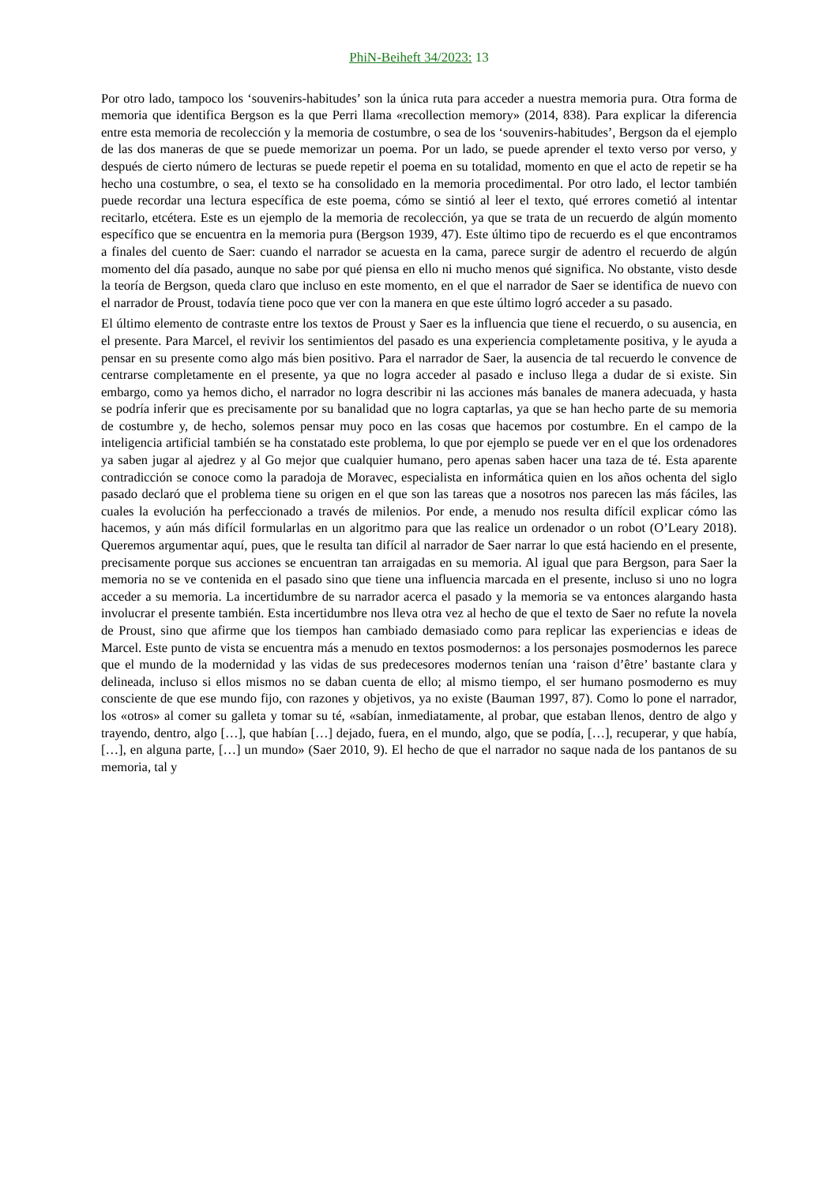PhiN-Beiheft 34/2023: 13
Por otro lado, tampoco los ‘souvenirs-habitudes’ son la única ruta para acceder a nuestra memoria pura. Otra forma de memoria que identifica Bergson es la que Perri llama «recollection memory» (2014, 838). Para explicar la diferencia entre esta memoria de recolección y la memoria de costumbre, o sea de los ‘souvenirs-habitudes’, Bergson da el ejemplo de las dos maneras de que se puede memorizar un poema. Por un lado, se puede aprender el texto verso por verso, y después de cierto número de lecturas se puede repetir el poema en su totalidad, momento en que el acto de repetir se ha hecho una costumbre, o sea, el texto se ha consolidado en la memoria procedimental. Por otro lado, el lector también puede recordar una lectura específica de este poema, cómo se sintió al leer el texto, qué errores cometió al intentar recitarlo, etcétera. Este es un ejemplo de la memoria de recolección, ya que se trata de un recuerdo de algún momento específico que se encuentra en la memoria pura (Bergson 1939, 47). Este último tipo de recuerdo es el que encontramos a finales del cuento de Saer: cuando el narrador se acuesta en la cama, parece surgir de adentro el recuerdo de algún momento del día pasado, aunque no sabe por qué piensa en ello ni mucho menos qué significa. No obstante, visto desde la teoría de Bergson, queda claro que incluso en este momento, en el que el narrador de Saer se identifica de nuevo con el narrador de Proust, todavía tiene poco que ver con la manera en que este último logró acceder a su pasado.
El último elemento de contraste entre los textos de Proust y Saer es la influencia que tiene el recuerdo, o su ausencia, en el presente. Para Marcel, el revivir los sentimientos del pasado es una experiencia completamente positiva, y le ayuda a pensar en su presente como algo más bien positivo. Para el narrador de Saer, la ausencia de tal recuerdo le convence de centrarse completamente en el presente, ya que no logra acceder al pasado e incluso llega a dudar de si existe. Sin embargo, como ya hemos dicho, el narrador no logra describir ni las acciones más banales de manera adecuada, y hasta se podría inferir que es precisamente por su banalidad que no logra captarlas, ya que se han hecho parte de su memoria de costumbre y, de hecho, solemos pensar muy poco en las cosas que hacemos por costumbre. En el campo de la inteligencia artificial también se ha constatado este problema, lo que por ejemplo se puede ver en el que los ordenadores ya saben jugar al ajedrez y al Go mejor que cualquier humano, pero apenas saben hacer una taza de té. Esta aparente contradicción se conoce como la paradoja de Moravec, especialista en informática quien en los años ochenta del siglo pasado declaró que el problema tiene su origen en el que son las tareas que a nosotros nos parecen las más fáciles, las cuales la evolución ha perfeccionado a través de milenios. Por ende, a menudo nos resulta difícil explicar cómo las hacemos, y aún más difícil formularlas en un algoritmo para que las realice un ordenador o un robot (O’Leary 2018). Queremos argumentar aquí, pues, que le resulta tan difícil al narrador de Saer narrar lo que está haciendo en el presente, precisamente porque sus acciones se encuentran tan arraigadas en su memoria. Al igual que para Bergson, para Saer la memoria no se ve contenida en el pasado sino que tiene una influencia marcada en el presente, incluso si uno no logra acceder a su memoria. La incertidumbre de su narrador acerca el pasado y la memoria se va entonces alargando hasta involucrar el presente también. Esta incertidumbre nos lleva otra vez al hecho de que el texto de Saer no refute la novela de Proust, sino que afirme que los tiempos han cambiado demasiado como para replicar las experiencias e ideas de Marcel. Este punto de vista se encuentra más a menudo en textos posmodernos: a los personajes posmodernos les parece que el mundo de la modernidad y las vidas de sus predecesores modernos tenían una ‘raison d’être’ bastante clara y delineada, incluso si ellos mismos no se daban cuenta de ello; al mismo tiempo, el ser humano posmoderno es muy consciente de que ese mundo fijo, con razones y objetivos, ya no existe (Bauman 1997, 87). Como lo pone el narrador, los «otros» al comer su galleta y tomar su té, «sabían, inmediatamente, al probar, que estaban llenos, dentro de algo y trayendo, dentro, algo […], que habían […] dejado, fuera, en el mundo, algo, que se podía, […], recuperar, y que había, […], en alguna parte, […] un mundo» (Saer 2010, 9). El hecho de que el narrador no saque nada de los pantanos de su memoria, tal y